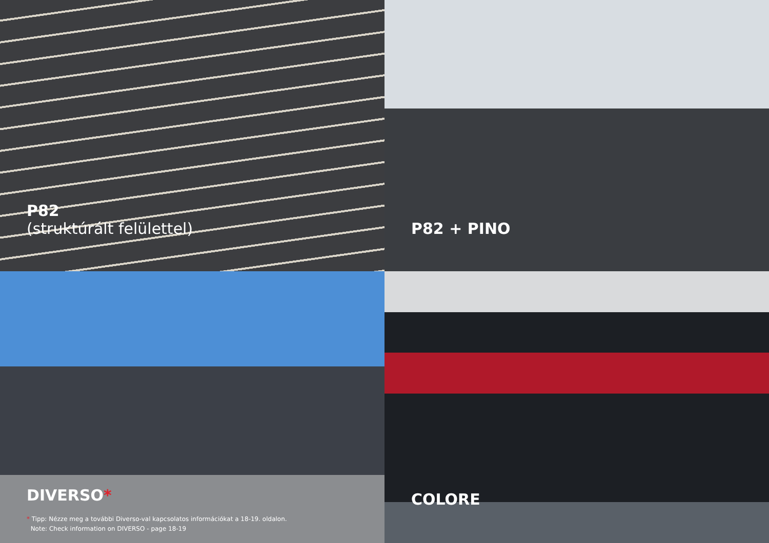P82
(struktúrált felülettel)
P82 + PINO
DIVERSO*
* Tipp: Nézze meg a további Diverso-val kapcsolatos információkat a 18-19. oldalon.
Note: Check information on DIVERSO - page 18-19
COLORE